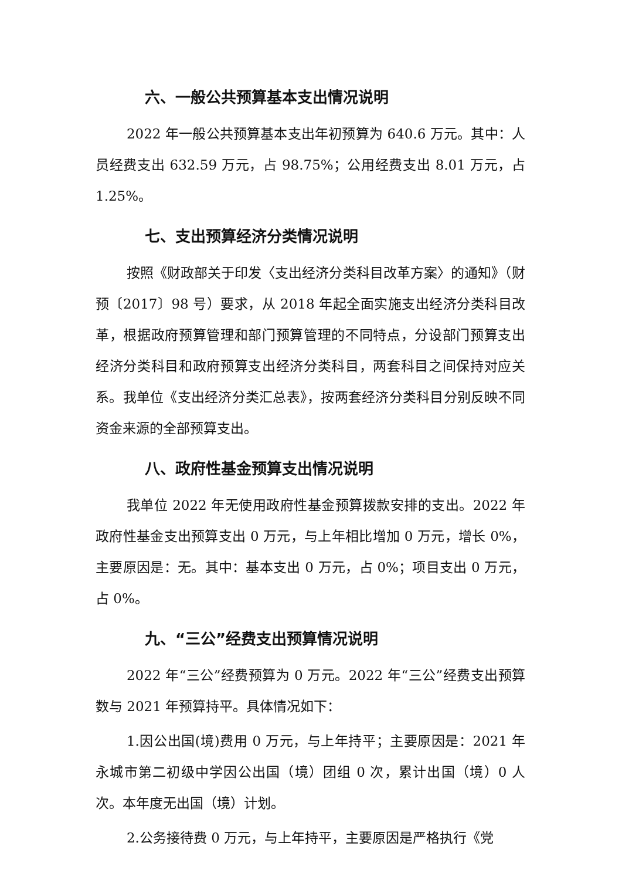六、一般公共预算基本支出情况说明
2022 年一般公共预算基本支出年初预算为 640.6 万元。其中：人员经费支出 632.59 万元，占 98.75%；公用经费支出 8.01 万元，占 1.25%。
七、支出预算经济分类情况说明
按照《财政部关于印发〈支出经济分类科目改革方案〉的通知》（财预〔2017〕98 号）要求，从 2018 年起全面实施支出经济分类科目改革，根据政府预算管理和部门预算管理的不同特点，分设部门预算支出经济分类科目和政府预算支出经济分类科目，两套科目之间保持对应关系。我单位《支出经济分类汇总表》，按两套经济分类科目分别反映不同资金来源的全部预算支出。
八、政府性基金预算支出情况说明
我单位 2022 年无使用政府性基金预算拨款安排的支出。2022 年政府性基金支出预算支出 0 万元，与上年相比增加 0 万元，增长 0%，主要原因是：无。其中：基本支出 0 万元，占 0%；项目支出 0 万元，占 0%。
九、“三公”经费支出预算情况说明
2022 年“三公”经费预算为 0 万元。2022 年“三公”经费支出预算数与 2021 年预算持平。具体情况如下：
1.因公出国(境)费用 0 万元，与上年持平；主要原因是：2021 年永城市第二初级中学因公出国（境）团组 0 次，累计出国（境）0 人次。本年度无出国（境）计划。
2.公务接待费 0 万元，与上年持平，主要原因是严格执行《党